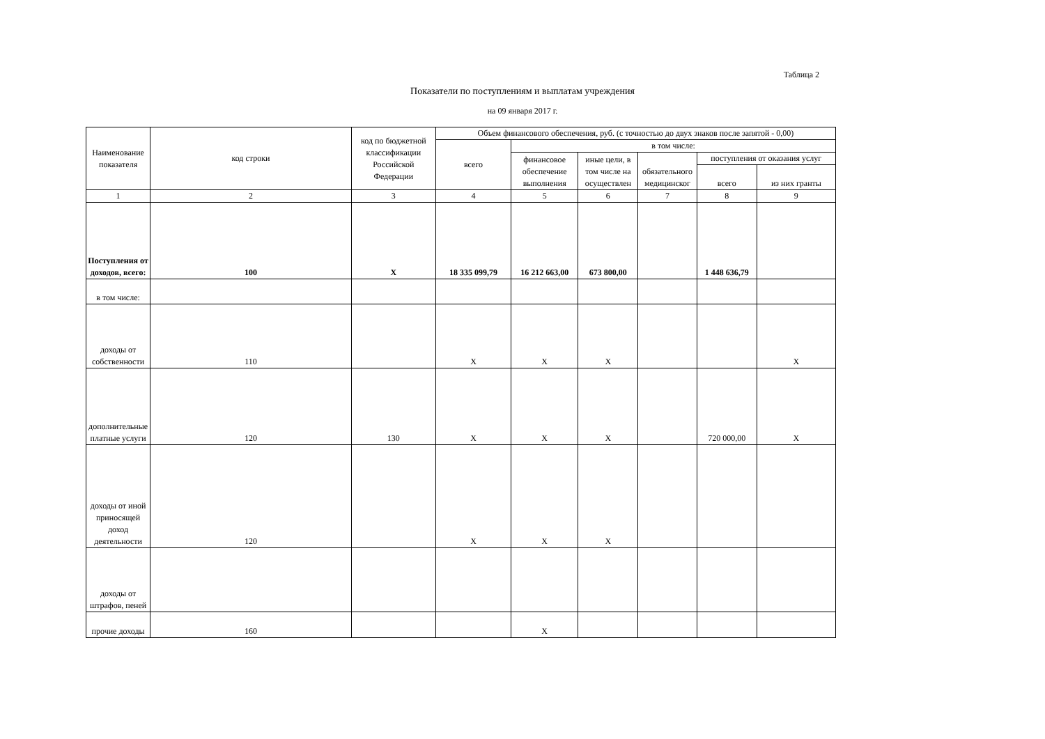Таблица 2
Показатели по поступлениям и выплатам учреждения
на 09 января 2017 г.
| Наименование показателя | код строки | код по бюджетной классификации Российской Федерации | Объем финансового обеспечения, руб. (с точностью до двух знаков после запятой - 0,00) | | | | | |
| --- | --- | --- | --- | --- | --- | --- | --- | --- |
| | | | всего | в том числе: | | | | |
| | | | | финансовое обеспечение выполнения | иные цели, в том числе на осуществлен | обязательного медицинског | поступления от оказания услуг | |
| | | | | | | | всего | из них гранты |
| 1 | 2 | 3 | 4 | 5 | 6 | 7 | 8 | 9 |
| Поступления от доходов, всего: | 100 | X | 18 335 099,79 | 16 212 663,00 | 673 800,00 | | 1 448 636,79 | |
| в том числе: | | | | | | | | |
| доходы от собственности | 110 | | X | X | X | | | X |
| дополнительные платные услуги | 120 | 130 | X | X | X | | 720 000,00 | X |
| доходы от иной приносящей доход деятельности | 120 | | X | X | X | | | |
| доходы от штрафов, пеней | | | | | | | | |
| прочие доходы | 160 | | | X | | | | |